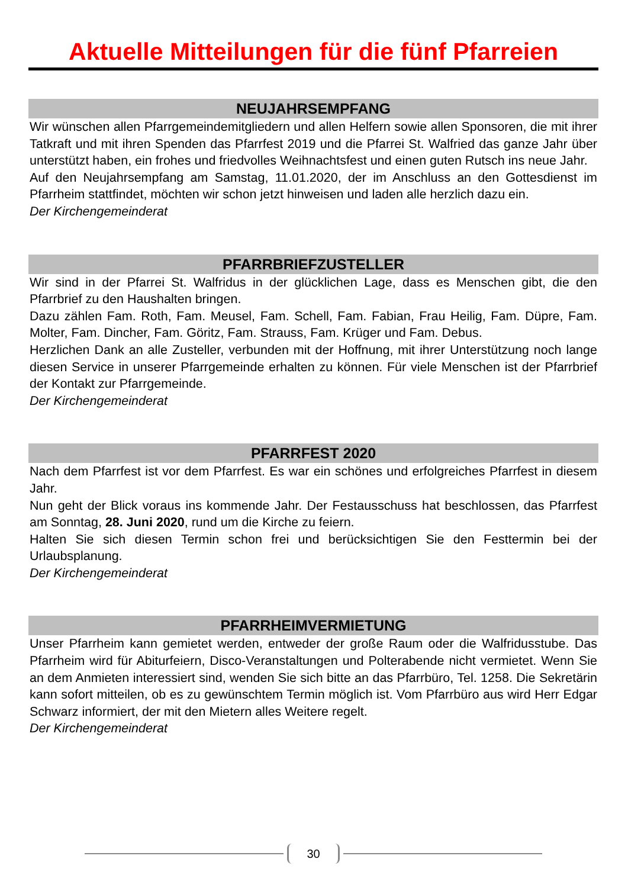Aktuelle Mitteilungen für die fünf Pfarreien
NEUJAHRSEMPFANG
Wir wünschen allen Pfarrgemeindemitgliedern und allen Helfern sowie allen Sponsoren, die mit ihrer Tatkraft und mit ihren Spenden das Pfarrfest 2019 und die Pfarrei St. Walfried das ganze Jahr über unterstützt haben, ein frohes und friedvolles Weihnachtsfest und einen guten Rutsch ins neue Jahr.
Auf den Neujahrsempfang am Samstag, 11.01.2020, der im Anschluss an den Gottesdienst im Pfarrheim stattfindet, möchten wir schon jetzt hinweisen und laden alle herzlich dazu ein.
Der Kirchengemeinderat
PFARRBRIEFZUSTELLER
Wir sind in der Pfarrei St. Walfridus in der glücklichen Lage, dass es Menschen gibt, die den Pfarrbrief zu den Haushalten bringen.
Dazu zählen Fam. Roth, Fam. Meusel, Fam. Schell, Fam. Fabian, Frau Heilig, Fam. Düpre, Fam. Molter, Fam. Dincher, Fam. Göritz, Fam. Strauss, Fam. Krüger und Fam. Debus.
Herzlichen Dank an alle Zusteller, verbunden mit der Hoffnung, mit ihrer Unterstützung noch lange diesen Service in unserer Pfarrgemeinde erhalten zu können. Für viele Menschen ist der Pfarrbrief der Kontakt zur Pfarrgemeinde.
Der Kirchengemeinderat
PFARRFEST 2020
Nach dem Pfarrfest ist vor dem Pfarrfest. Es war ein schönes und erfolgreiches Pfarrfest in diesem Jahr.
Nun geht der Blick voraus ins kommende Jahr. Der Festausschuss hat beschlossen, das Pfarrfest am Sonntag, 28. Juni 2020, rund um die Kirche zu feiern.
Halten Sie sich diesen Termin schon frei und berücksichtigen Sie den Festtermin bei der Urlaubsplanung.
Der Kirchengemeinderat
PFARRHEIMVERMIETUNG
Unser Pfarrheim kann gemietet werden, entweder der große Raum oder die Walfridusstube. Das Pfarrheim wird für Abiturfeiern, Disco-Veranstaltungen und Polterabende nicht vermietet. Wenn Sie an dem Anmieten interessiert sind, wenden Sie sich bitte an das Pfarrbüro, Tel. 1258. Die Sekretärin kann sofort mitteilen, ob es zu gewünschtem Termin möglich ist. Vom Pfarrbüro aus wird Herr Edgar Schwarz informiert, der mit den Mietern alles Weitere regelt.
Der Kirchengemeinderat
30